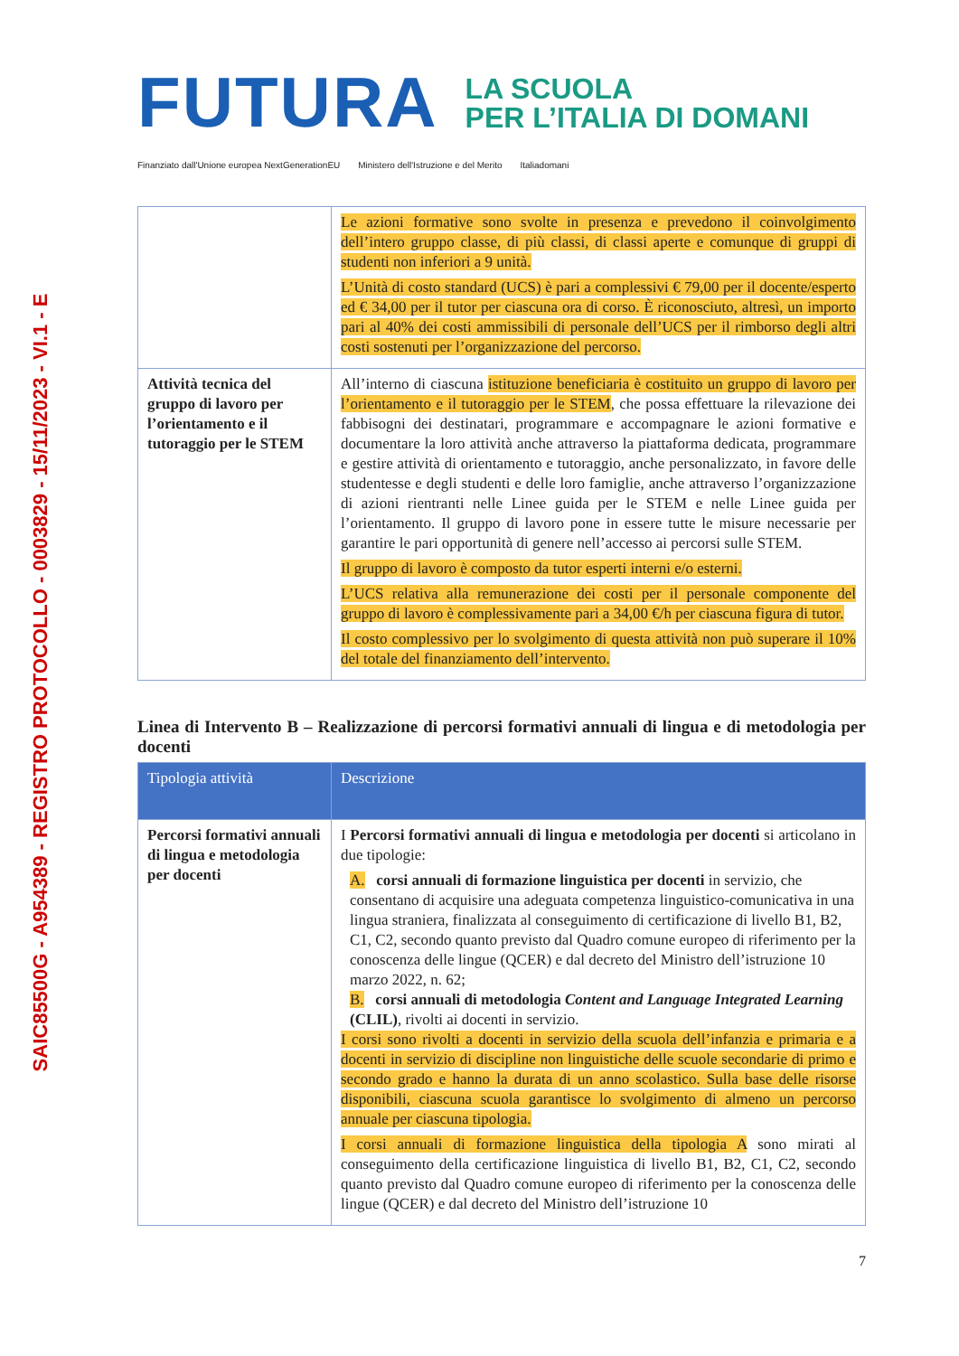SAIC85500G - A954389 - REGISTRO PROTOCOLLO - 0003829 - 15/11/2023 - VI.1 - E
FUTURA
LA SCUOLA
PER L’ITALIA DI DOMANI
Finanziato dall'Unione europea NextGenerationEU Ministero dell'Istruzione e del Merito Italiadomani
| | Le azioni formative sono svolte in presenza e prevedono il coinvolgimento dell’intero gruppo classe, di più classi, di classi aperte e comunque di gruppi di studenti non inferiori a 9 unità. L’Unità di costo standard (UCS) è pari a complessivi € 79,00 per il docente/esperto ed € 34,00 per il tutor per ciascuna ora di corso. È riconosciuto, altresì, un importo pari al 40% dei costi ammissibili di personale dell’UCS per il rimborso degli altri costi sostenuti per l’organizzazione del percorso. |
| Attività tecnica del gruppo di lavoro per l’orientamento e il tutoraggio per le STEM | All’interno di ciascuna istituzione beneficiaria è costituito un gruppo di lavoro per l’orientamento e il tutoraggio per le STEM , che possa effettuare la rilevazione dei fabbisogni dei destinatari, programmare e accompagnare le azioni formative e documentare la loro attività anche attraverso la piattaforma dedicata, programmare e gestire attività di orientamento e tutoraggio, anche personalizzato, in favore delle studentesse e degli studenti e delle loro famiglie, anche attraverso l’organizzazione di azioni rientranti nelle Linee guida per le STEM e nelle Linee guida per l’orientamento. Il gruppo di lavoro pone in essere tutte le misure necessarie per garantire le pari opportunità di genere nell’accesso ai percorsi sulle STEM. Il gruppo di lavoro è composto da tutor esperti interni e/o esterni. L’UCS relativa alla remunerazione dei costi per il personale componente del gruppo di lavoro è complessivamente pari a 34,00 €/h per ciascuna figura di tutor. Il costo complessivo per lo svolgimento di questa attività non può superare il 10% del totale del finanziamento dell’intervento. |
Linea di Intervento B – Realizzazione di percorsi formativi annuali di lingua e di metodologia per docenti
| Tipologia attività | Descrizione |
| --- | --- |
| Percorsi formativi annuali di lingua e metodologia per docenti | I Percorsi formativi annuali di lingua e metodologia per docenti si articolano in due tipologie: A. corsi annuali di formazione linguistica per docenti in servizio, che consentano di acquisire una adeguata competenza linguistico-comunicativa in una lingua straniera, finalizzata al conseguimento di certificazione di livello B1, B2, C1, C2, secondo quanto previsto dal Quadro comune europeo di riferimento per la conoscenza delle lingue (QCER) e dal decreto del Ministro dell’istruzione 10 marzo 2022, n. 62; B. corsi annuali di metodologia Content and Language Integrated Learning (CLIL) , rivolti ai docenti in servizio. I corsi sono rivolti a docenti in servizio della scuola dell’infanzia e primaria e a docenti in servizio di discipline non linguistiche delle scuole secondarie di primo e secondo grado e hanno la durata di un anno scolastico. Sulla base delle risorse disponibili, ciascuna scuola garantisce lo svolgimento di almeno un percorso annuale per ciascuna tipologia. I corsi annuali di formazione linguistica della tipologia A sono mirati al conseguimento della certificazione linguistica di livello B1, B2, C1, C2, secondo quanto previsto dal Quadro comune europeo di riferimento per la conoscenza delle lingue (QCER) e dal decreto del Ministro dell’istruzione 10 |
7